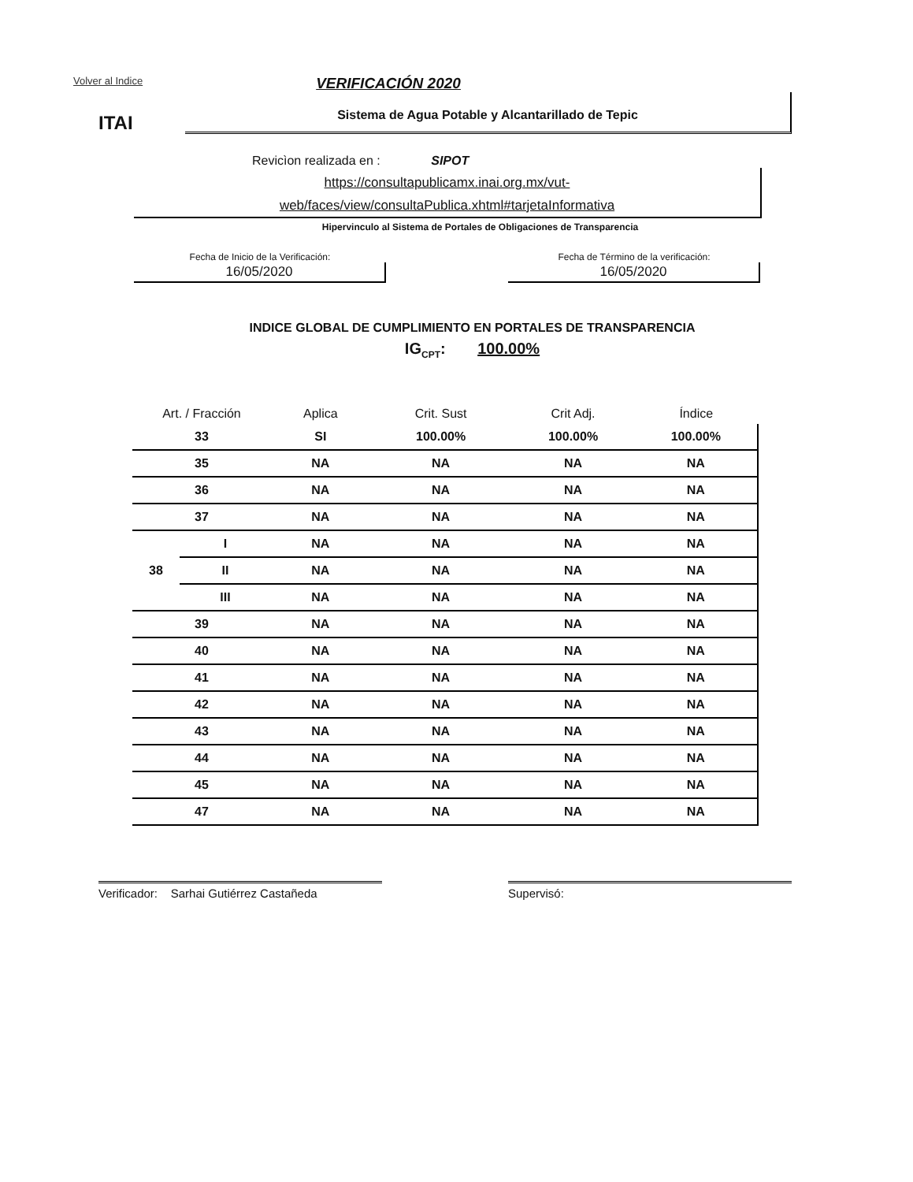Volver al Indice VERIFICACIÓN 2020
ITAI
Sistema de Agua Potable y Alcantarillado de Tepic
Revicìon realizada en : SIPOT
https://consultapublicamx.inai.org.mx/vut-
web/faces/view/consultaPublica.xhtml#tarjetaInformativa
Hipervinculo al Sistema de Portales de Obligaciones de Transparencia
Fecha de Inicio de la Verificación:
16/05/2020
Fecha de Término de la verificación:
16/05/2020
INDICE GLOBAL DE CUMPLIMIENTO EN PORTALES DE TRANSPARENCIA
IG<sub>CPT</sub>: 100.00%
| Art. / Fracción | | Aplica | Crit. Sust | Crit Adj. | Índice |
| --- | --- | --- | --- | --- | --- |
| 33 | | SI | 100.00% | 100.00% | 100.00% |
| 35 | | NA | NA | NA | NA |
| 36 | | NA | NA | NA | NA |
| 37 | | NA | NA | NA | NA |
| 38 | I | NA | NA | NA | NA |
| | II | NA | NA | NA | NA |
| | III | NA | NA | NA | NA |
| 39 | | NA | NA | NA | NA |
| 40 | | NA | NA | NA | NA |
| 41 | | NA | NA | NA | NA |
| 42 | | NA | NA | NA | NA |
| 43 | | NA | NA | NA | NA |
| 44 | | NA | NA | NA | NA |
| 45 | | NA | NA | NA | NA |
| 47 | | NA | NA | NA | NA |
Verificador: Sarhai Gutiérrez Castañeda
Supervisó: